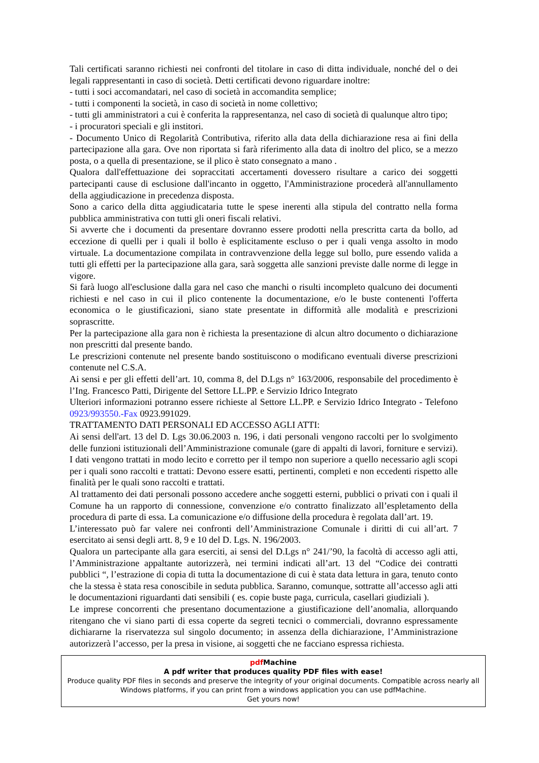Tali certificati saranno richiesti nei confronti del titolare in caso di ditta individuale, nonché del o dei legali rappresentanti in caso di società. Detti certificati devono riguardare inoltre:
- tutti i soci accomandatari, nel caso di società in accomandita semplice;
- tutti i componenti la società, in caso di società in nome collettivo;
- tutti gli amministratori a cui è conferita la rappresentanza, nel caso di società di qualunque altro tipo;
- i procuratori speciali e gli institori.
- Documento Unico di Regolarità Contributiva, riferito alla data della dichiarazione resa ai fini della partecipazione alla gara. Ove non riportata si farà riferimento alla data di inoltro del plico, se a mezzo posta, o a quella di presentazione, se il plico è stato consegnato a mano .
Qualora dall'effettuazione dei sopraccitati accertamenti dovessero risultare a carico dei soggetti partecipanti cause di esclusione dall'incanto in oggetto, l'Amministrazione procederà all'annullamento della aggiudicazione in precedenza disposta.
Sono a carico della ditta aggiudicataria tutte le spese inerenti alla stipula del contratto nella forma pubblica amministrativa con tutti gli oneri fiscali relativi.
Si avverte che i documenti da presentare dovranno essere prodotti nella prescritta carta da bollo, ad eccezione di quelli per i quali il bollo è esplicitamente escluso o per i quali venga assolto in modo virtuale. La documentazione compilata in contravvenzione della legge sul bollo, pure essendo valida a tutti gli effetti per la partecipazione alla gara, sarà soggetta alle sanzioni previste dalle norme di legge in vigore.
Si farà luogo all'esclusione dalla gara nel caso che manchi o risulti incompleto qualcuno dei documenti richiesti e nel caso in cui il plico contenente la documentazione, e/o le buste contenenti l'offerta economica o le giustificazioni, siano state presentate in difformità alle modalità e prescrizioni soprascritte.
Per la partecipazione alla gara non è richiesta la presentazione di alcun altro documento o dichiarazione non prescritti dal presente bando.
Le prescrizioni contenute nel presente bando sostituiscono o modificano eventuali diverse prescrizioni contenute nel C.S.A.
Ai sensi e per gli effetti dell’art. 10, comma 8, del D.Lgs n° 163/2006, responsabile del procedimento è l’Ing. Francesco Patti, Dirigente del Settore LL.PP. e Servizio Idrico Integrato
Ulteriori informazioni potranno essere richieste al Settore LL.PP. e Servizio Idrico Integrato - Telefono 0923/993550.-Fax 0923.991029.
TRATTAMENTO DATI PERSONALI ED ACCESSO AGLI ATTI:
Ai sensi dell'art. 13 del D. Lgs 30.06.2003 n. 196, i dati personali vengono raccolti per lo svolgimento delle funzioni istituzionali dell’Amministrazione comunale (gare di appalti di lavori, forniture e servizi). I dati vengono trattati in modo lecito e corretto per il tempo non superiore a quello necessario agli scopi per i quali sono raccolti e trattati: Devono essere esatti, pertinenti, completi e non eccedenti rispetto alle finalità per le quali sono raccolti e trattati.
Al trattamento dei dati personali possono accedere anche soggetti esterni, pubblici o privati con i quali il Comune ha un rapporto di connessione, convenzione e/o contratto finalizzato all’espletamento della procedura di parte di essa. La comunicazione e/o diffusione della procedura è regolata dall’art. 19.
L’interessato può far valere nei confronti dell’Amministrazione Comunale i diritti di cui all’art. 7 esercitato ai sensi degli artt. 8, 9 e 10 del D. Lgs. N. 196/2003.
Qualora un partecipante alla gara eserciti, ai sensi del D.Lgs n° 241/’90, la facoltà di accesso agli atti, l’Amministrazione appaltante autorizzerà, nei termini indicati all’art. 13 del “Codice dei contratti pubblici “, l’estrazione di copia di tutta la documentazione di cui è stata data lettura in gara, tenuto conto che la stessa è stata resa conoscibile in seduta pubblica. Saranno, comunque, sottratte all’accesso agli atti le documentazioni riguardanti dati sensibili ( es. copie buste paga, curricula, casellari giudiziali ).
Le imprese concorrenti che presentano documentazione a giustificazione dell’anomalia, allorquando ritengano che vi siano parti di essa coperte da segreti tecnici o commerciali, dovranno espressamente dichiararne la riservatezza sul singolo documento; in assenza della dichiarazione, l’Amministrazione autorizzerà l’accesso, per la presa in visione, ai soggetti che ne facciano espressa richiesta.
pdf Machine
A pdf writer that produces quality PDF files with ease!
Produce quality PDF files in seconds and preserve the integrity of your original documents. Compatible across nearly all Windows platforms, if you can print from a windows application you can use pdfMachine.
Get yours now!